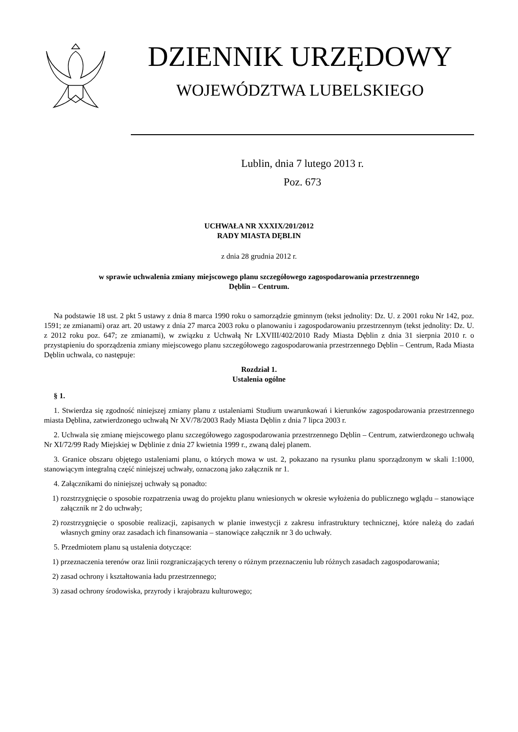DZIENNIK URZĘDOWY
WOJEWÓDZTWA LUBELSKIEGO
Lublin, dnia 7 lutego 2013 r.
Poz. 673
UCHWAŁA NR XXXIX/201/2012
RADY MIASTA DĘBLIN
z dnia 28 grudnia 2012 r.
w sprawie uchwalenia zmiany miejscowego planu szczegółowego zagospodarowania przestrzennego
Dęblin – Centrum.
Na podstawie 18 ust. 2 pkt 5 ustawy z dnia 8 marca 1990 roku o samorządzie gminnym (tekst jednolity: Dz. U. z 2001 roku Nr 142, poz. 1591; ze zmianami) oraz art. 20 ustawy z dnia 27 marca 2003 roku o planowaniu i zagospodarowaniu przestrzennym (tekst jednolity: Dz. U. z 2012 roku poz. 647; ze zmianami), w związku z Uchwałą Nr LXVIII/402/2010 Rady Miasta Dęblin z dnia 31 sierpnia 2010 r. o przystąpieniu do sporządzenia zmiany miejscowego planu szczegółowego zagospodarowania przestrzennego Dęblin – Centrum, Rada Miasta Dęblin uchwala, co następuje:
Rozdział 1.
Ustalenia ogólne
§ 1.
1. Stwierdza się zgodność niniejszej zmiany planu z ustaleniami Studium uwarunkowań i kierunków zagospodarowania przestrzennego miasta Dęblina, zatwierdzonego uchwałą Nr XV/78/2003 Rady Miasta Dęblin z dnia 7 lipca 2003 r.
2. Uchwala się zmianę miejscowego planu szczegółowego zagospodarowania przestrzennego Dęblin – Centrum, zatwierdzonego uchwałą Nr XI/72/99 Rady Miejskiej w Dęblinie z dnia 27 kwietnia 1999 r., zwaną dalej planem.
3. Granice obszaru objętego ustaleniami planu, o których mowa w ust. 2, pokazano na rysunku planu sporządzonym w skali 1:1000, stanowiącym integralną część niniejszej uchwały, oznaczoną jako załącznik nr 1.
4. Załącznikami do niniejszej uchwały są ponadto:
1) rozstrzygnięcie o sposobie rozpatrzenia uwag do projektu planu wniesionych w okresie wyłożenia do publicznego wglądu – stanowiące załącznik nr 2 do uchwały;
2) rozstrzygnięcie o sposobie realizacji, zapisanych w planie inwestycji z zakresu infrastruktury technicznej, które należą do zadań własnych gminy oraz zasadach ich finansowania – stanowiące załącznik nr 3 do uchwały.
5. Przedmiotem planu są ustalenia dotyczące:
1) przeznaczenia terenów oraz linii rozgraniczających tereny o różnym przeznaczeniu lub różnych zasadach zagospodarowania;
2) zasad ochrony i kształtowania ładu przestrzennego;
3) zasad ochrony środowiska, przyrody i krajobrazu kulturowego;